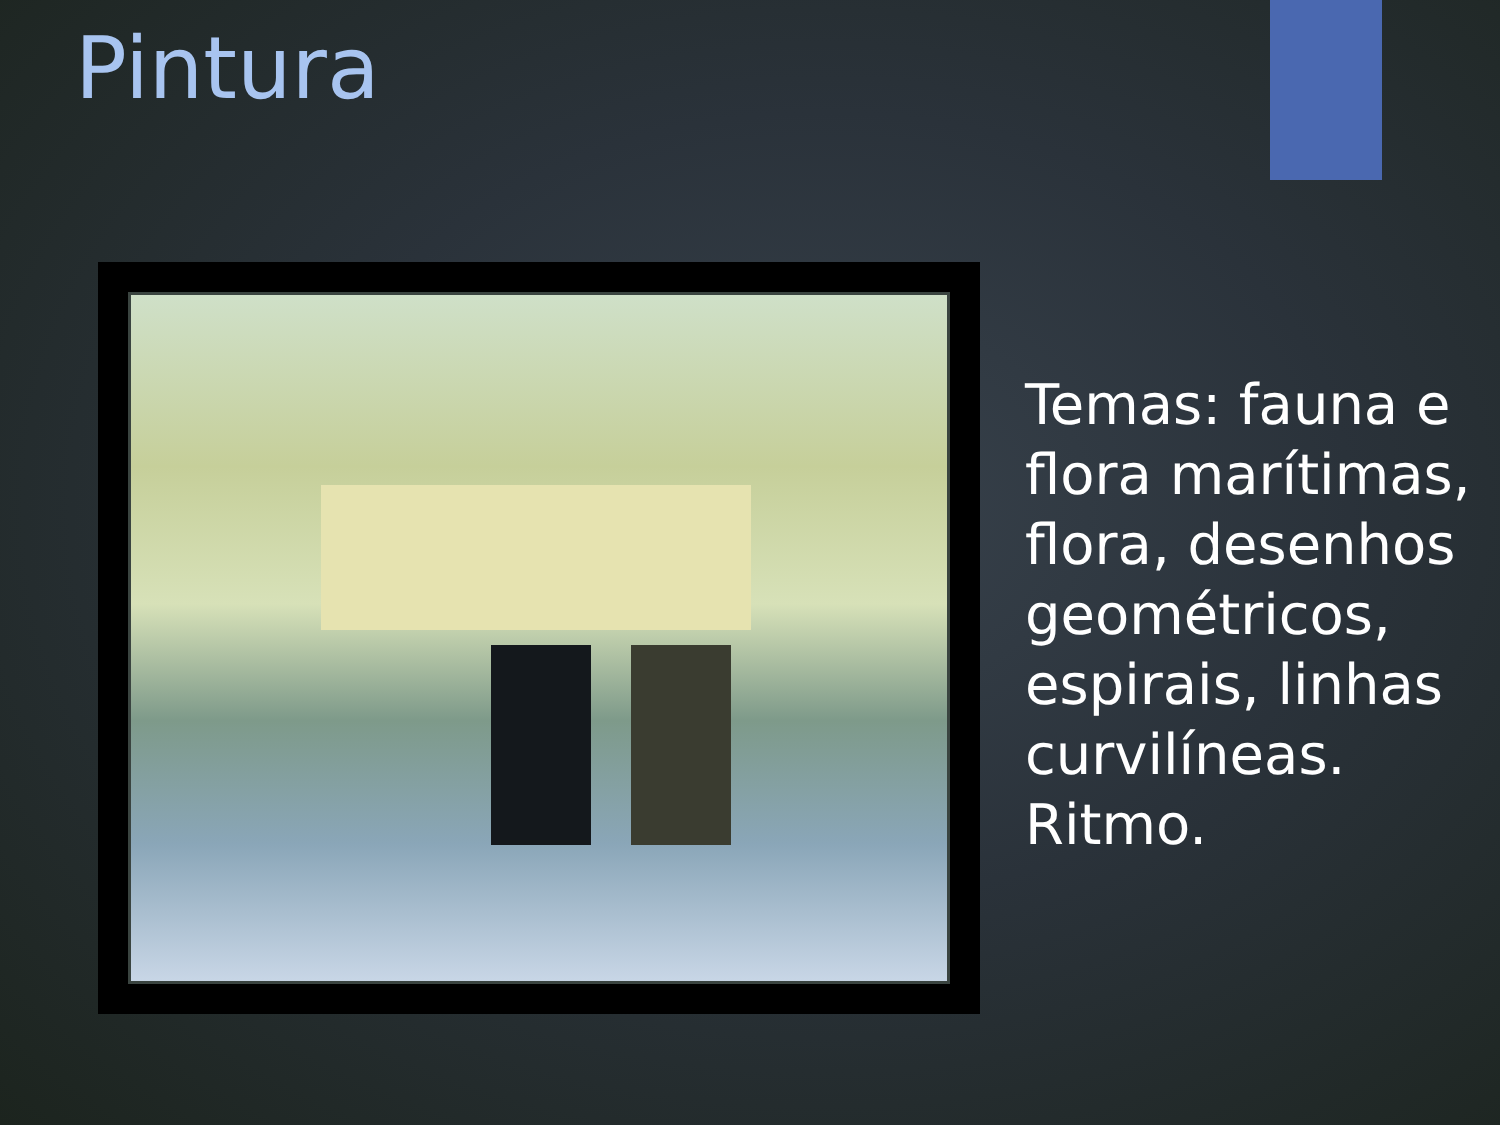Pintura
Temas: fauna e flora marítimas, flora, desenhos geométricos, espirais, linhas curvilíneas. Ritmo.